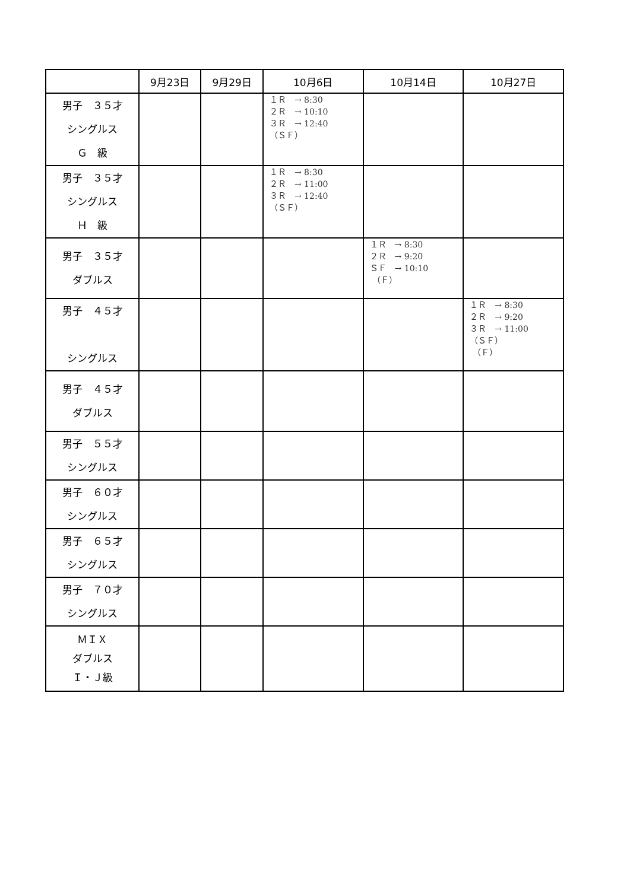| | 9月23日 | 9月29日 | 10月6日 | 10月14日 | 10月27日 |
| --- | --- | --- | --- | --- | --- |
| 男子 ３５才 シングルス Ｇ 級 | | | １Ｒ → 8:30 ２Ｒ → 10:10 ３Ｒ → 12:40 （ＳＦ） | | |
| 男子 ３５才 シングルス Ｈ 級 | | | １Ｒ → 8:30 ２Ｒ → 11:00 ３Ｒ → 12:40 （ＳＦ） | | |
| 男子 ３５才 ダブルス | | | | １Ｒ → 8:30 ２Ｒ → 9:20 ＳＦ → 10:10 （Ｆ） | |
| 男子 ４５才 シングルス | | | | | １Ｒ → 8:30 ２Ｒ → 9:20 ３Ｒ → 11:00 （ＳＦ） （Ｆ） |
| 男子 ４５才 ダブルス | | | | | |
| 男子 ５５才 シングルス | | | | | |
| 男子 ６０才 シングルス | | | | | |
| 男子 ６５才 シングルス | | | | | |
| 男子 ７０才 シングルス | | | | | |
| ＭＩＸ ダブルス Ｉ・Ｊ級 | | | | | |